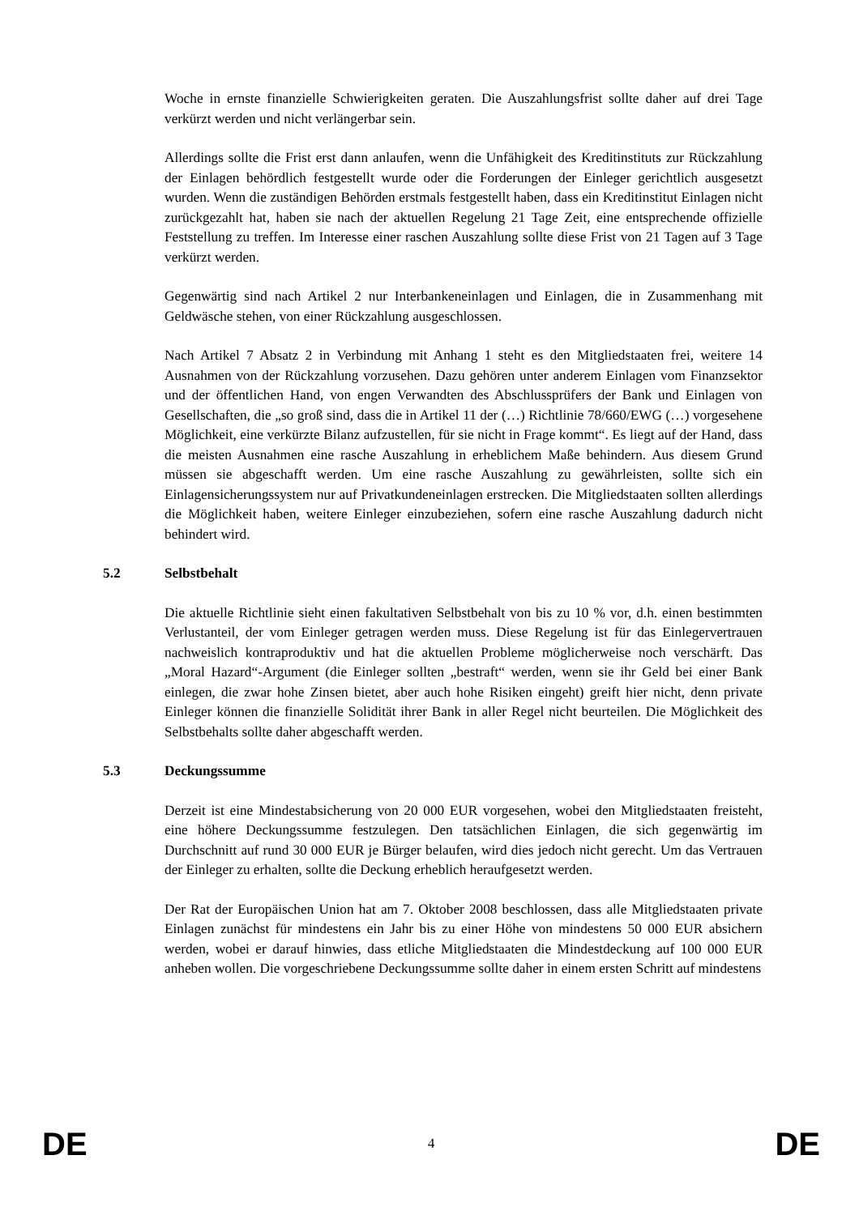Woche in ernste finanzielle Schwierigkeiten geraten. Die Auszahlungsfrist sollte daher auf drei Tage verkürzt werden und nicht verlängerbar sein.
Allerdings sollte die Frist erst dann anlaufen, wenn die Unfähigkeit des Kreditinstituts zur Rückzahlung der Einlagen behördlich festgestellt wurde oder die Forderungen der Einleger gerichtlich ausgesetzt wurden. Wenn die zuständigen Behörden erstmals festgestellt haben, dass ein Kreditinstitut Einlagen nicht zurückgezahlt hat, haben sie nach der aktuellen Regelung 21 Tage Zeit, eine entsprechende offizielle Feststellung zu treffen. Im Interesse einer raschen Auszahlung sollte diese Frist von 21 Tagen auf 3 Tage verkürzt werden.
Gegenwärtig sind nach Artikel 2 nur Interbankeneinlagen und Einlagen, die in Zusammenhang mit Geldwäsche stehen, von einer Rückzahlung ausgeschlossen.
Nach Artikel 7 Absatz 2 in Verbindung mit Anhang 1 steht es den Mitgliedstaaten frei, weitere 14 Ausnahmen von der Rückzahlung vorzusehen. Dazu gehören unter anderem Einlagen vom Finanzsektor und der öffentlichen Hand, von engen Verwandten des Abschlussprüfers der Bank und Einlagen von Gesellschaften, die „so groß sind, dass die in Artikel 11 der (…) Richtlinie 78/660/EWG (…) vorgesehene Möglichkeit, eine verkürzte Bilanz aufzustellen, für sie nicht in Frage kommt“. Es liegt auf der Hand, dass die meisten Ausnahmen eine rasche Auszahlung in erheblichem Maße behindern. Aus diesem Grund müssen sie abgeschafft werden. Um eine rasche Auszahlung zu gewährleisten, sollte sich ein Einlagensicherungssystem nur auf Privatkundeneinlagen erstrecken. Die Mitgliedstaaten sollten allerdings die Möglichkeit haben, weitere Einleger einzubeziehen, sofern eine rasche Auszahlung dadurch nicht behindert wird.
5.2 Selbstbehalt
Die aktuelle Richtlinie sieht einen fakultativen Selbstbehalt von bis zu 10 % vor, d.h. einen bestimmten Verlustanteil, der vom Einleger getragen werden muss. Diese Regelung ist für das Einlegervertrauen nachweislich kontraproduktiv und hat die aktuellen Probleme möglicherweise noch verschärft. Das „Moral Hazard“-Argument (die Einleger sollten „bestraft“ werden, wenn sie ihr Geld bei einer Bank einlegen, die zwar hohe Zinsen bietet, aber auch hohe Risiken eingeht) greift hier nicht, denn private Einleger können die finanzielle Solidität ihrer Bank in aller Regel nicht beurteilen. Die Möglichkeit des Selbstbehalts sollte daher abgeschafft werden.
5.3 Deckungssumme
Derzeit ist eine Mindestabsicherung von 20 000 EUR vorgesehen, wobei den Mitgliedstaaten freisteht, eine höhere Deckungssumme festzulegen. Den tatsächlichen Einlagen, die sich gegenwärtig im Durchschnitt auf rund 30 000 EUR je Bürger belaufen, wird dies jedoch nicht gerecht. Um das Vertrauen der Einleger zu erhalten, sollte die Deckung erheblich heraufgesetzt werden.
Der Rat der Europäischen Union hat am 7. Oktober 2008 beschlossen, dass alle Mitgliedstaaten private Einlagen zunächst für mindestens ein Jahr bis zu einer Höhe von mindestens 50 000 EUR absichern werden, wobei er darauf hinwies, dass etliche Mitgliedstaaten die Mindestdeckung auf 100 000 EUR anheben wollen. Die vorgeschriebene Deckungssumme sollte daher in einem ersten Schritt auf mindestens
DE 4 DE